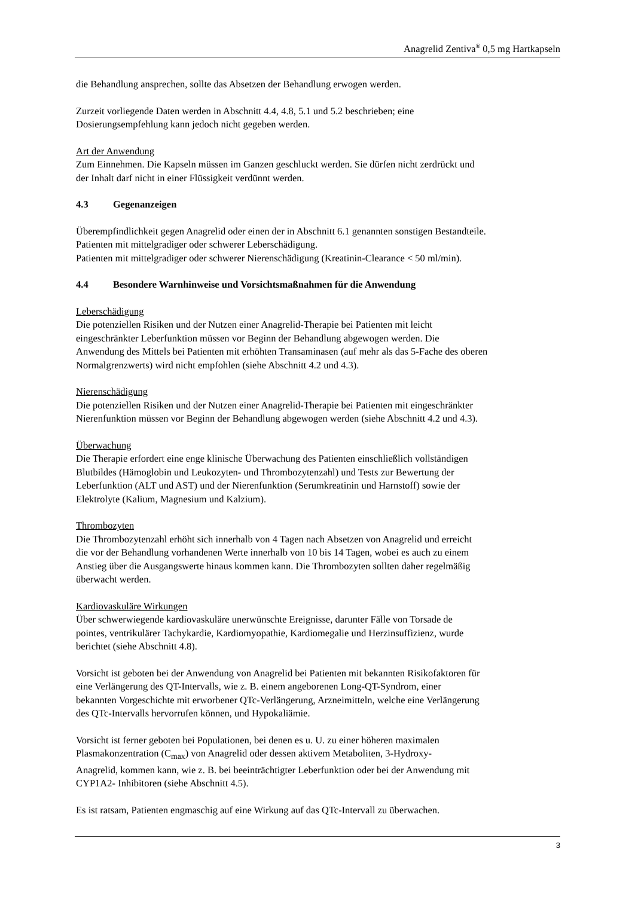Anagrelid Zentiva<sup>®</sup> 0,5 mg Hartkapseln
die Behandlung ansprechen, sollte das Absetzen der Behandlung erwogen werden.
Zurzeit vorliegende Daten werden in Abschnitt 4.4, 4.8, 5.1 und 5.2 beschrieben; eine
Dosierungsempfehlung kann jedoch nicht gegeben werden.
Art der Anwendung
Zum Einnehmen. Die Kapseln müssen im Ganzen geschluckt werden. Sie dürfen nicht zerdrückt und
der Inhalt darf nicht in einer Flüssigkeit verdünnt werden.
4.3 Gegenanzeigen
Überempfindlichkeit gegen Anagrelid oder einen der in Abschnitt 6.1 genannten sonstigen Bestandteile.
Patienten mit mittelgradiger oder schwerer Leberschädigung.
Patienten mit mittelgradiger oder schwerer Nierenschädigung (Kreatinin-Clearance < 50 ml/min).
4.4 Besondere Warnhinweise und Vorsichtsmaßnahmen für die Anwendung
Leberschädigung
Die potenziellen Risiken und der Nutzen einer Anagrelid-Therapie bei Patienten mit leicht
eingeschränkter Leberfunktion müssen vor Beginn der Behandlung abgewogen werden. Die
Anwendung des Mittels bei Patienten mit erhöhten Transaminasen (auf mehr als das 5-Fache des oberen
Normalgrenzwerts) wird nicht empfohlen (siehe Abschnitt 4.2 und 4.3).
Nierenschädigung
Die potenziellen Risiken und der Nutzen einer Anagrelid-Therapie bei Patienten mit eingeschränkter
Nierenfunktion müssen vor Beginn der Behandlung abgewogen werden (siehe Abschnitt 4.2 und 4.3).
Überwachung
Die Therapie erfordert eine enge klinische Überwachung des Patienten einschließlich vollständigen
Blutbildes (Hämoglobin und Leukozyten- und Thrombozytenzahl) und Tests zur Bewertung der
Leberfunktion (ALT und AST) und der Nierenfunktion (Serumkreatinin und Harnstoff) sowie der
Elektrolyte (Kalium, Magnesium und Kalzium).
Thrombozyten
Die Thrombozytenzahl erhöht sich innerhalb von 4 Tagen nach Absetzen von Anagrelid und erreicht
die vor der Behandlung vorhandenen Werte innerhalb von 10 bis 14 Tagen, wobei es auch zu einem
Anstieg über die Ausgangswerte hinaus kommen kann. Die Thrombozyten sollten daher regelmäßig
überwacht werden.
Kardiovaskuläre Wirkungen
Über schwerwiegende kardiovaskuläre unerwünschte Ereignisse, darunter Fälle von Torsade de
pointes, ventrikulärer Tachykardie, Kardiomyopathie, Kardiomegalie und Herzinsuffizienz, wurde
berichtet (siehe Abschnitt 4.8).
Vorsicht ist geboten bei der Anwendung von Anagrelid bei Patienten mit bekannten Risikofaktoren für
eine Verlängerung des QT-Intervalls, wie z. B. einem angeborenen Long-QT-Syndrom, einer
bekannten Vorgeschichte mit erworbener QTc-Verlängerung, Arzneimitteln, welche eine Verlängerung
des QTc-Intervalls hervorrufen können, und Hypokaliämie.
Vorsicht ist ferner geboten bei Populationen, bei denen es u. U. zu einer höheren maximalen
Plasmakonzentration (C<sub>max</sub>) von Anagrelid oder dessen aktivem Metaboliten, 3-Hydroxy-
Anagrelid, kommen kann, wie z. B. bei beeinträchtigter Leberfunktion oder bei der Anwendung mit
CYP1A2- Inhibitoren (siehe Abschnitt 4.5).
Es ist ratsam, Patienten engmaschig auf eine Wirkung auf das QTc-Intervall zu überwachen.
3